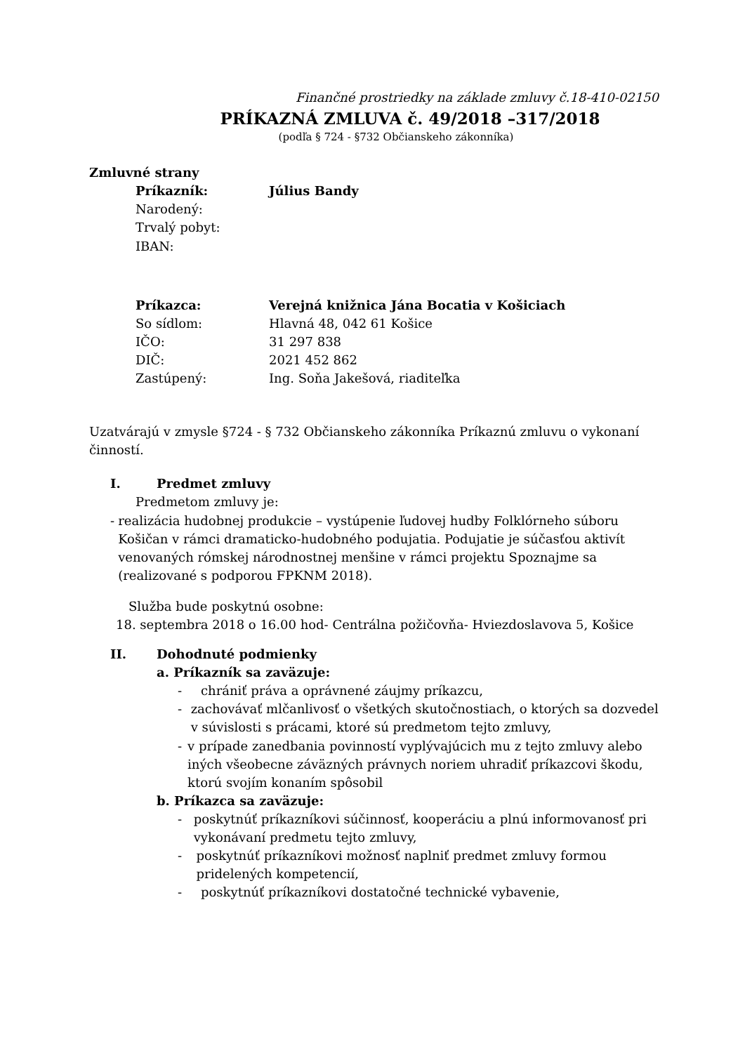Finančné prostriedky na základe zmluvy č.18-410-02150
PRÍKAZNÁ ZMLUVA č. 49/2018 –317/2018
(podľa § 724 - §732 Občianskeho zákonníka)
Zmluvné strany
Príkazník: Július Bandy
Narodený:
Trvalý pobyt:
IBAN:
Príkazca: Verejná knižnica Jána Bocatia v Košiciach
So sídlom: Hlavná 48, 042 61 Košice
IČO: 31 297 838
DIČ: 2021 452 862
Zastúpený: Ing. Soňa Jakešová, riaditeľka
Uzatvárajú v zmysle §724 - § 732 Občianskeho zákonníka Príkaznú zmluvu o vykonaní činností.
I. Predmet zmluvy
Predmetom zmluvy je:
- realizácia hudobnej produkcie – vystúpenie ľudovej hudby Folklórneho súboru Košičan v rámci dramaticko-hudobného podujatia. Podujatie je súčasťou aktivít venovaných rómskej národnostnej menšine v rámci projektu Spoznajme sa (realizované s podporou FPKNM 2018).
Služba bude poskytnú osobne:
18. septembra 2018 o 16.00 hod- Centrálna požičovňa- Hviezdoslavova 5, Košice
II. Dohodnuté podmienky
a. Príkazník sa zaväzuje:
- chrániť práva a oprávnené záujmy príkazcu,
- zachovávať mlčanlivosť o všetkých skutočnostiach, o ktorých sa dozvedel v súvislosti s prácami, ktoré sú predmetom tejto zmluvy,
- v prípade zanedbania povinností vyplývajúcich mu z tejto zmluvy alebo iných všeobecne záväzných právnych noriem uhradiť príkazcovi škodu, ktorú svojím konaním spôsobil
b. Príkazca sa zaväzuje:
- poskytnúť príkazníkovi súčinnosť, kooperáciu a plnú informovanosť pri vykonávaní predmetu tejto zmluvy,
- poskytnúť príkazníkovi možnosť naplniť predmet zmluvy formou pridelených kompetencií,
- poskytnúť príkazníkovi dostatočné technické vybavenie,